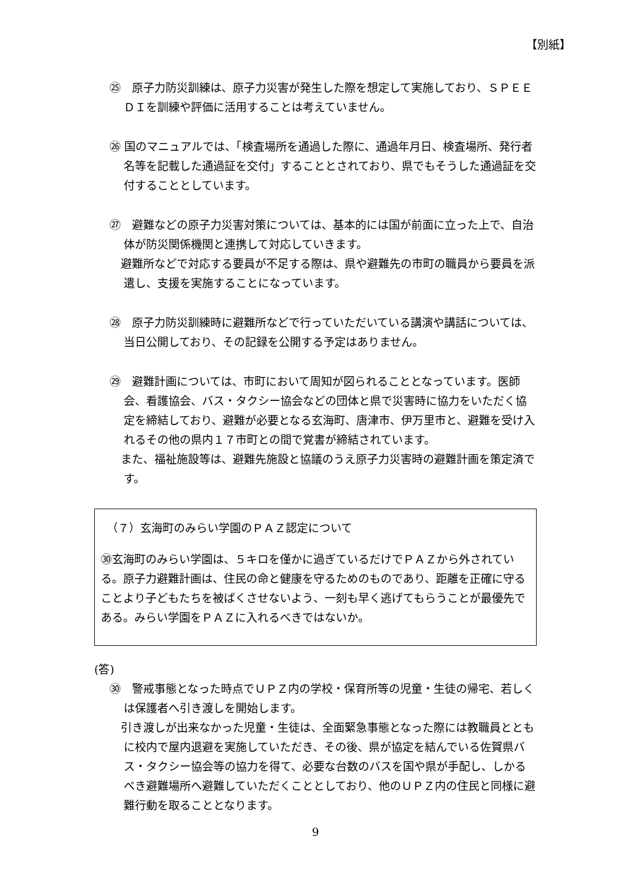【別紙】
㉕　原子力防災訓練は、原子力災害が発生した際を想定して実施しており、ＳＰＥＥＤＩを訓練や評価に活用することは考えていません。
㉖ 国のマニュアルでは、「検査場所を通過した際に、通過年月日、検査場所、発行者名等を記載した通過証を交付」することとされており、県でもそうした通過証を交付することとしています。
㉗　避難などの原子力災害対策については、基本的には国が前面に立った上で、自治体が防災関係機関と連携して対応していきます。
　避難所などで対応する要員が不足する際は、県や避難先の市町の職員から要員を派遣し、支援を実施することになっています。
㉘　原子力防災訓練時に避難所などで行っていただいている講演や講話については、当日公開しており、その記録を公開する予定はありません。
㉙　避難計画については、市町において周知が図られることとなっています。医師会、看護協会、バス・タクシー協会などの団体と県で災害時に協力をいただく協定を締結しており、避難が必要となる玄海町、唐津市、伊万里市と、避難を受け入れるその他の県内１７市町との間で覚書が締結されています。
　また、福祉施設等は、避難先施設と協議のうえ原子力災害時の避難計画を策定済です。
（７）玄海町のみらい学園のＰＡＺ認定について
㉚玄海町のみらい学園は、５キロを僅かに過ぎているだけでＰＡＺから外されている。原子力避難計画は、住民の命と健康を守るためのものであり、距離を正確に守ることより子どもたちを被ばくさせないよう、一刻も早く逃げてもらうことが最優先である。みらい学園をＰＡＺに入れるべきではないか。
(答)
㉚　警戒事態となった時点でＵＰＺ内の学校・保育所等の児童・生徒の帰宅、若しくは保護者へ引き渡しを開始します。
　引き渡しが出来なかった児童・生徒は、全面緊急事態となった際には教職員とともに校内で屋内退避を実施していただき、その後、県が協定を結んでいる佐賀県バス・タクシー協会等の協力を得て、必要な台数のバスを国や県が手配し、しかるべき避難場所へ避難していただくこととしており、他のＵＰＺ内の住民と同様に避難行動を取ることとなります。
9